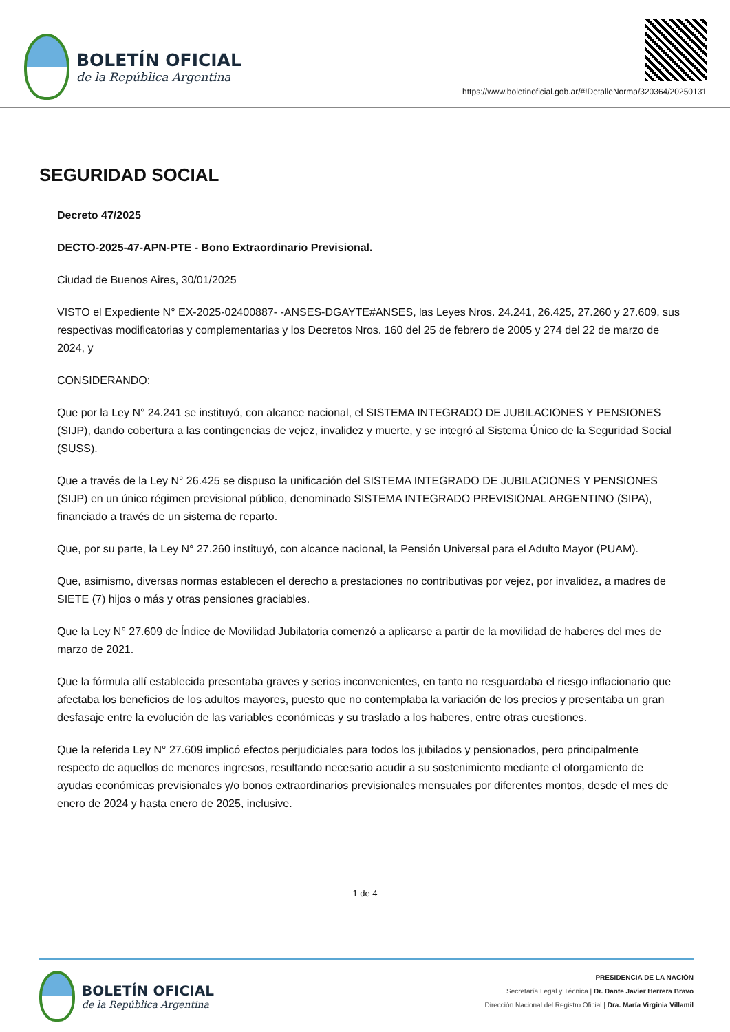BOLETÍN OFICIAL
de la República Argentina
https://www.boletinoficial.gob.ar/#!DetalleNorma/320364/20250131
SEGURIDAD SOCIAL
Decreto 47/2025
DECTO-2025-47-APN-PTE - Bono Extraordinario Previsional.
Ciudad de Buenos Aires, 30/01/2025
VISTO el Expediente N° EX-2025-02400887- -ANSES-DGAYTE#ANSES, las Leyes Nros. 24.241, 26.425, 27.260 y 27.609, sus respectivas modificatorias y complementarias y los Decretos Nros. 160 del 25 de febrero de 2005 y 274 del 22 de marzo de 2024, y
CONSIDERANDO:
Que por la Ley N° 24.241 se instituyó, con alcance nacional, el SISTEMA INTEGRADO DE JUBILACIONES Y PENSIONES (SIJP), dando cobertura a las contingencias de vejez, invalidez y muerte, y se integró al Sistema Único de la Seguridad Social (SUSS).
Que a través de la Ley N° 26.425 se dispuso la unificación del SISTEMA INTEGRADO DE JUBILACIONES Y PENSIONES (SIJP) en un único régimen previsional público, denominado SISTEMA INTEGRADO PREVISIONAL ARGENTINO (SIPA), financiado a través de un sistema de reparto.
Que, por su parte, la Ley N° 27.260 instituyó, con alcance nacional, la Pensión Universal para el Adulto Mayor (PUAM).
Que, asimismo, diversas normas establecen el derecho a prestaciones no contributivas por vejez, por invalidez, a madres de SIETE (7) hijos o más y otras pensiones graciables.
Que la Ley N° 27.609 de Índice de Movilidad Jubilatoria comenzó a aplicarse a partir de la movilidad de haberes del mes de marzo de 2021.
Que la fórmula allí establecida presentaba graves y serios inconvenientes, en tanto no resguardaba el riesgo inflacionario que afectaba los beneficios de los adultos mayores, puesto que no contemplaba la variación de los precios y presentaba un gran desfasaje entre la evolución de las variables económicas y su traslado a los haberes, entre otras cuestiones.
Que la referida Ley N° 27.609 implicó efectos perjudiciales para todos los jubilados y pensionados, pero principalmente respecto de aquellos de menores ingresos, resultando necesario acudir a su sostenimiento mediante el otorgamiento de ayudas económicas previsionales y/o bonos extraordinarios previsionales mensuales por diferentes montos, desde el mes de enero de 2024 y hasta enero de 2025, inclusive.
1 de 4
BOLETÍN OFICIAL
de la República Argentina
PRESIDENCIA DE LA NACIÓN
Secretaría Legal y Técnica | Dr. Dante Javier Herrera Bravo
Dirección Nacional del Registro Oficial | Dra. María Virginia Villamil